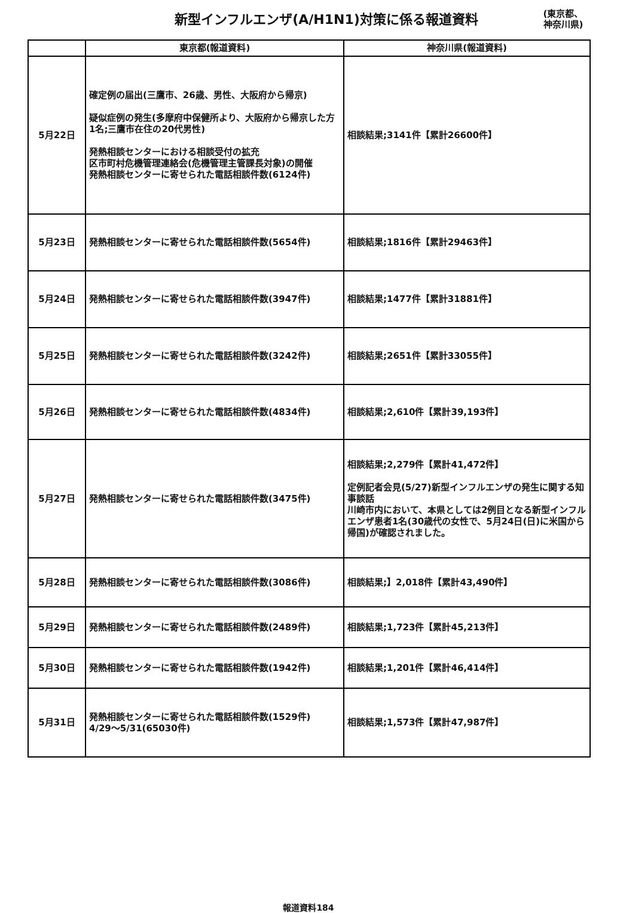新型インフルエンザ(A/H1N1)対策に係る報道資料
(東京都、
神奈川県)
| | 東京都(報道資料) | 神奈川県(報道資料) |
| --- | --- | --- |
| 5月22日 | 確定例の届出(三鷹市、26歳、男性、大阪府から帰京) 疑似症例の発生(多摩府中保健所より、大阪府から帰京した方1名;三鷹市在住の20代男性) 発熱相談センターにおける相談受付の拡充 区市町村危機管理連絡会(危機管理主管課長対象)の開催 発熱相談センターに寄せられた電話相談件数(6124件) | 相談結果;3141件【累計26600件】 |
| 5月23日 | 発熱相談センターに寄せられた電話相談件数(5654件) | 相談結果;1816件【累計29463件】 |
| 5月24日 | 発熱相談センターに寄せられた電話相談件数(3947件) | 相談結果;1477件【累計31881件】 |
| 5月25日 | 発熱相談センターに寄せられた電話相談件数(3242件) | 相談結果;2651件【累計33055件】 |
| 5月26日 | 発熱相談センターに寄せられた電話相談件数(4834件) | 相談結果;2,610件【累計39,193件】 |
| 5月27日 | 発熱相談センターに寄せられた電話相談件数(3475件) | 相談結果;2,279件【累計41,472件】 定例記者会見(5/27)新型インフルエンザの発生に関する知事談話 川崎市内において、本県としては2例目となる新型インフルエンザ患者1名(30歳代の女性で、5月24日(日)に米国から帰国)が確認されました。 |
| 5月28日 | 発熱相談センターに寄せられた電話相談件数(3086件) | 相談結果;】2,018件【累計43,490件】 |
| 5月29日 | 発熱相談センターに寄せられた電話相談件数(2489件) | 相談結果;1,723件【累計45,213件】 |
| 5月30日 | 発熱相談センターに寄せられた電話相談件数(1942件) | 相談結果;1,201件【累計46,414件】 |
| 5月31日 | 発熱相談センターに寄せられた電話相談件数(1529件) 4/29～5/31(65030件) | 相談結果;1,573件【累計47,987件】 |
報道資料184